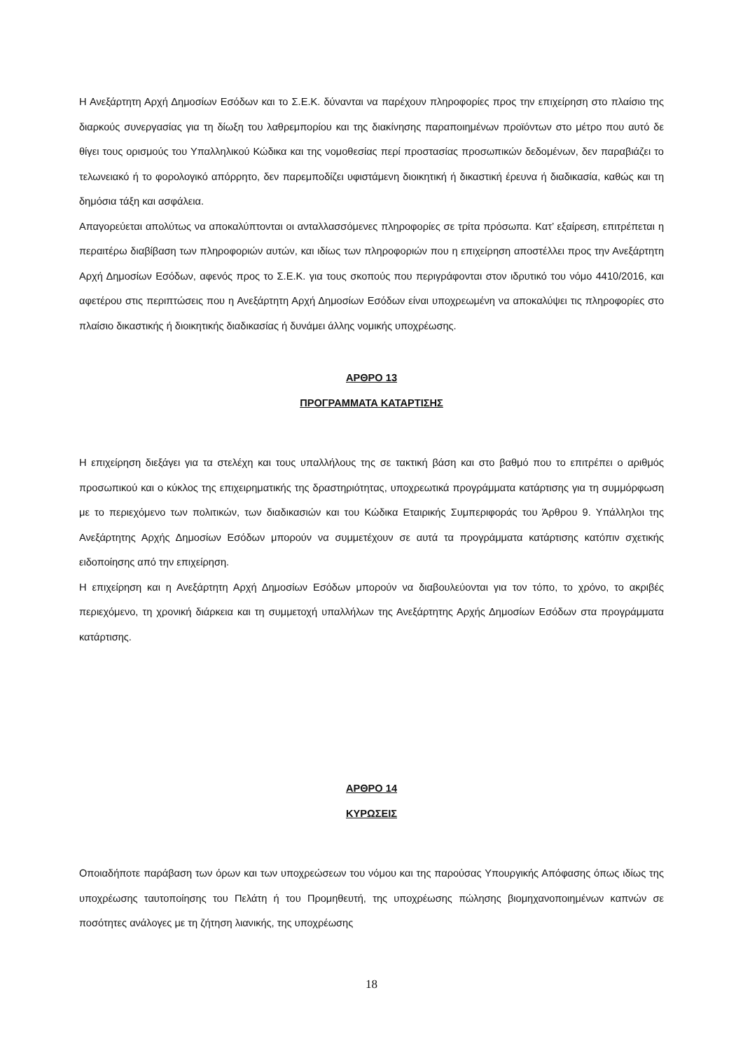Η Ανεξάρτητη Αρχή Δημοσίων Εσόδων και το Σ.Ε.Κ. δύνανται να παρέχουν πληροφορίες προς την επιχείρηση στο πλαίσιο της διαρκούς συνεργασίας για τη δίωξη του λαθρεμπορίου και της διακίνησης παραποιημένων προϊόντων στο μέτρο που αυτό δε θίγει τους ορισμούς του Υπαλληλικού Κώδικα και της νομοθεσίας περί προστασίας προσωπικών δεδομένων, δεν παραβιάζει το τελωνειακό ή το φορολογικό απόρρητο, δεν παρεμποδίζει υφιστάμενη διοικητική ή δικαστική έρευνα ή διαδικασία, καθώς και τη δημόσια τάξη και ασφάλεια.
Απαγορεύεται απολύτως να αποκαλύπτονται οι ανταλλασσόμενες πληροφορίες σε τρίτα πρόσωπα. Κατ’ εξαίρεση, επιτρέπεται η περαιτέρω διαβίβαση των πληροφοριών αυτών, και ιδίως των πληροφοριών που η επιχείρηση αποστέλλει προς την Ανεξάρτητη Αρχή Δημοσίων Εσόδων, αφενός προς το Σ.Ε.Κ. για τους σκοπούς που περιγράφονται στον ιδρυτικό του νόμο 4410/2016, και αφετέρου στις περιπτώσεις που η Ανεξάρτητη Αρχή Δημοσίων Εσόδων είναι υποχρεωμένη να αποκαλύψει τις πληροφορίες στο πλαίσιο δικαστικής ή διοικητικής διαδικασίας ή δυνάμει άλλης νομικής υποχρέωσης.
ΑΡΘΡΟ 13
ΠΡΟΓΡΑΜΜΑΤΑ ΚΑΤΑΡΤΙΣΗΣ
Η επιχείρηση διεξάγει για τα στελέχη και τους υπαλλήλους της σε τακτική βάση και στο βαθμό που το επιτρέπει ο αριθμός προσωπικού και ο κύκλος της επιχειρηματικής της δραστηριότητας, υποχρεωτικά προγράμματα κατάρτισης για τη συμμόρφωση με το περιεχόμενο των πολιτικών, των διαδικασιών και του Κώδικα Εταιρικής Συμπεριφοράς του Άρθρου 9. Υπάλληλοι της Ανεξάρτητης Αρχής Δημοσίων Εσόδων μπορούν να συμμετέχουν σε αυτά τα προγράμματα κατάρτισης κατόπιν σχετικής ειδοποίησης από την επιχείρηση.
Η επιχείρηση και η Ανεξάρτητη Αρχή Δημοσίων Εσόδων μπορούν να διαβουλεύονται για τον τόπο, το χρόνο, το ακριβές περιεχόμενο, τη χρονική διάρκεια και τη συμμετοχή υπαλλήλων της Ανεξάρτητης Αρχής Δημοσίων Εσόδων στα προγράμματα κατάρτισης.
ΑΡΘΡΟ 14
ΚΥΡΩΣΕΙΣ
Οποιαδήποτε παράβαση των όρων και των υποχρεώσεων του νόμου και της παρούσας Υπουργικής Απόφασης όπως ιδίως της υποχρέωσης ταυτοποίησης του Πελάτη ή του Προμηθευτή, της υποχρέωσης πώλησης βιομηχανοποιημένων καπνών σε ποσότητες ανάλογες με τη ζήτηση λιανικής, της υποχρέωσης
18